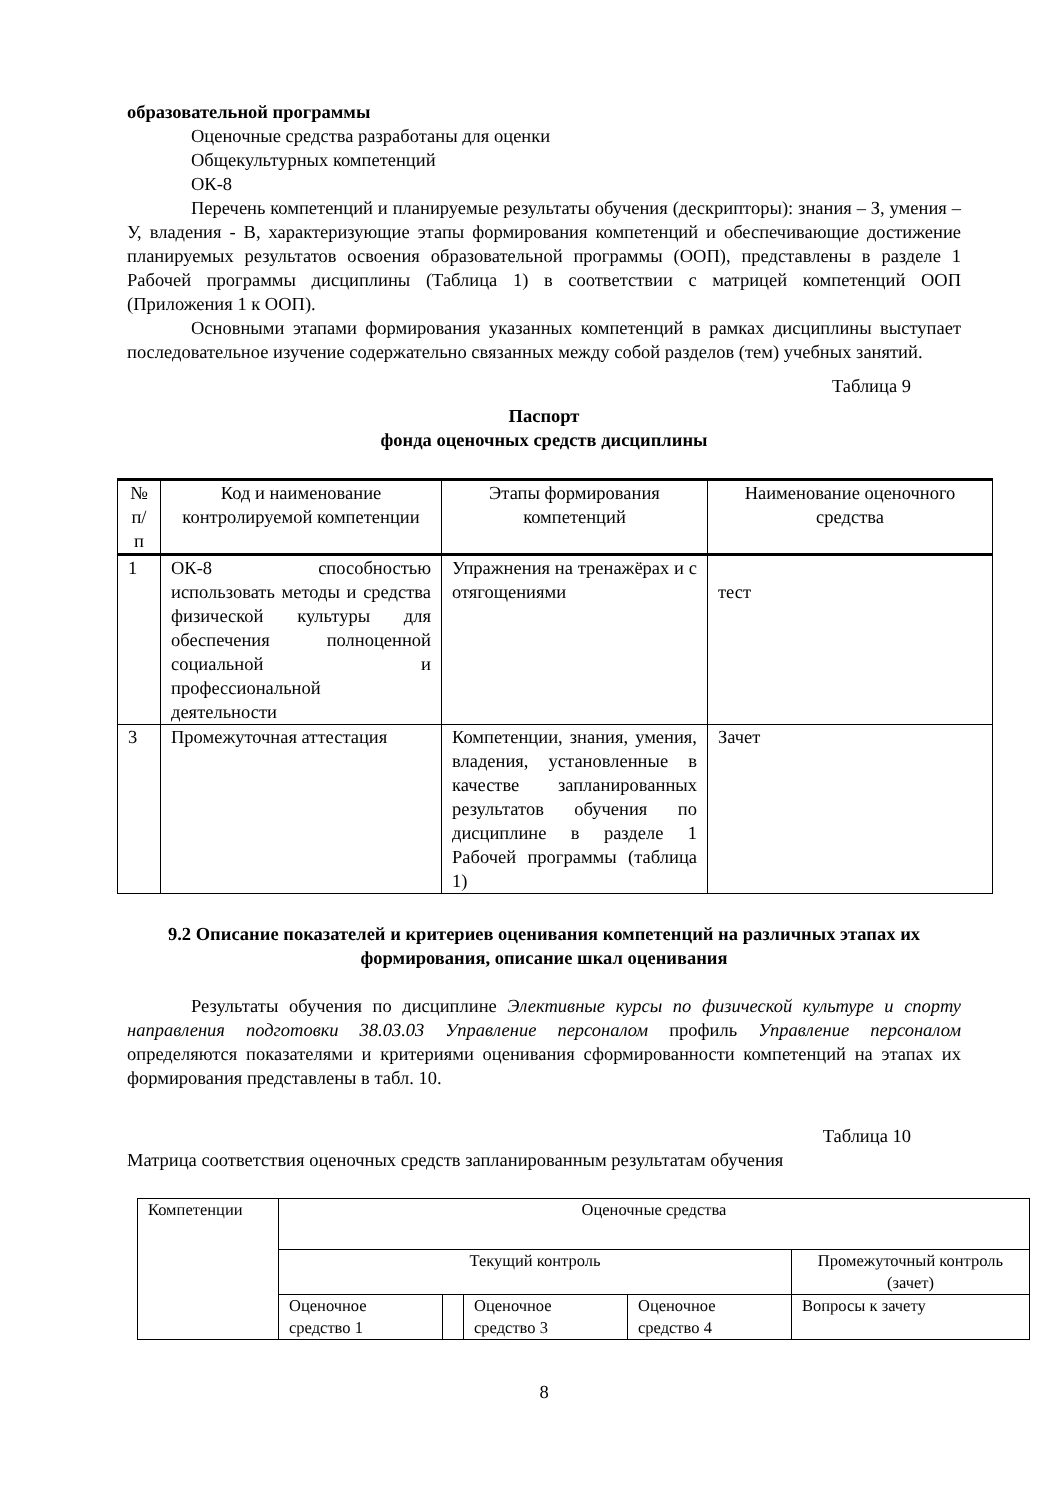образовательной программы
Оценочные средства разработаны для оценки
Общекультурных компетенций
ОК-8
Перечень компетенций и планируемые результаты обучения (дескрипторы): знания – З, умения – У, владения - В, характеризующие этапы формирования компетенций и обеспечивающие достижение планируемых результатов освоения образовательной программы (ООП), представлены в разделе 1 Рабочей программы дисциплины (Таблица 1) в соответствии с матрицей компетенций ООП (Приложения 1 к ООП).
Основными этапами формирования указанных компетенций в рамках дисциплины выступает последовательное изучение содержательно связанных между собой разделов (тем) учебных занятий.
Таблица 9
Паспорт
фонда оценочных средств дисциплины
| № п/ п | Код и наименование контролируемой компетенции | Этапы формирования компетенций | Наименование оценочного средства |
| --- | --- | --- | --- |
| 1 | ОК-8 способностью использовать методы и средства физической культуры для обеспечения полноценной социальной и профессиональной деятельности | Упражнения на тренажёрах и с отягощениями | тест |
| 3 | Промежуточная аттестация | Компетенции, знания, умения, владения, установленные в качестве запланированных результатов обучения по дисциплине в разделе 1 Рабочей программы (таблица 1) | Зачет |
9.2 Описание показателей и критериев оценивания компетенций на различных этапах их формирования, описание шкал оценивания
Результаты обучения по дисциплине Элективные курсы по физической культуре и спорту направления подготовки 38.03.03 Управление персоналом профиль Управление персоналом определяются показателями и критериями оценивания сформированности компетенций на этапах их формирования представлены в табл. 10.
Таблица 10
Матрица соответствия оценочных средств запланированным результатам обучения
| Компетенции | Оценочные средства | | | | |
| | Текущий контроль | | | | Промежуточный контроль (зачет) |
| | Оценочное средство 1 | | Оценочное средство 3 | Оценочное средство 4 | Вопросы к зачету |
8